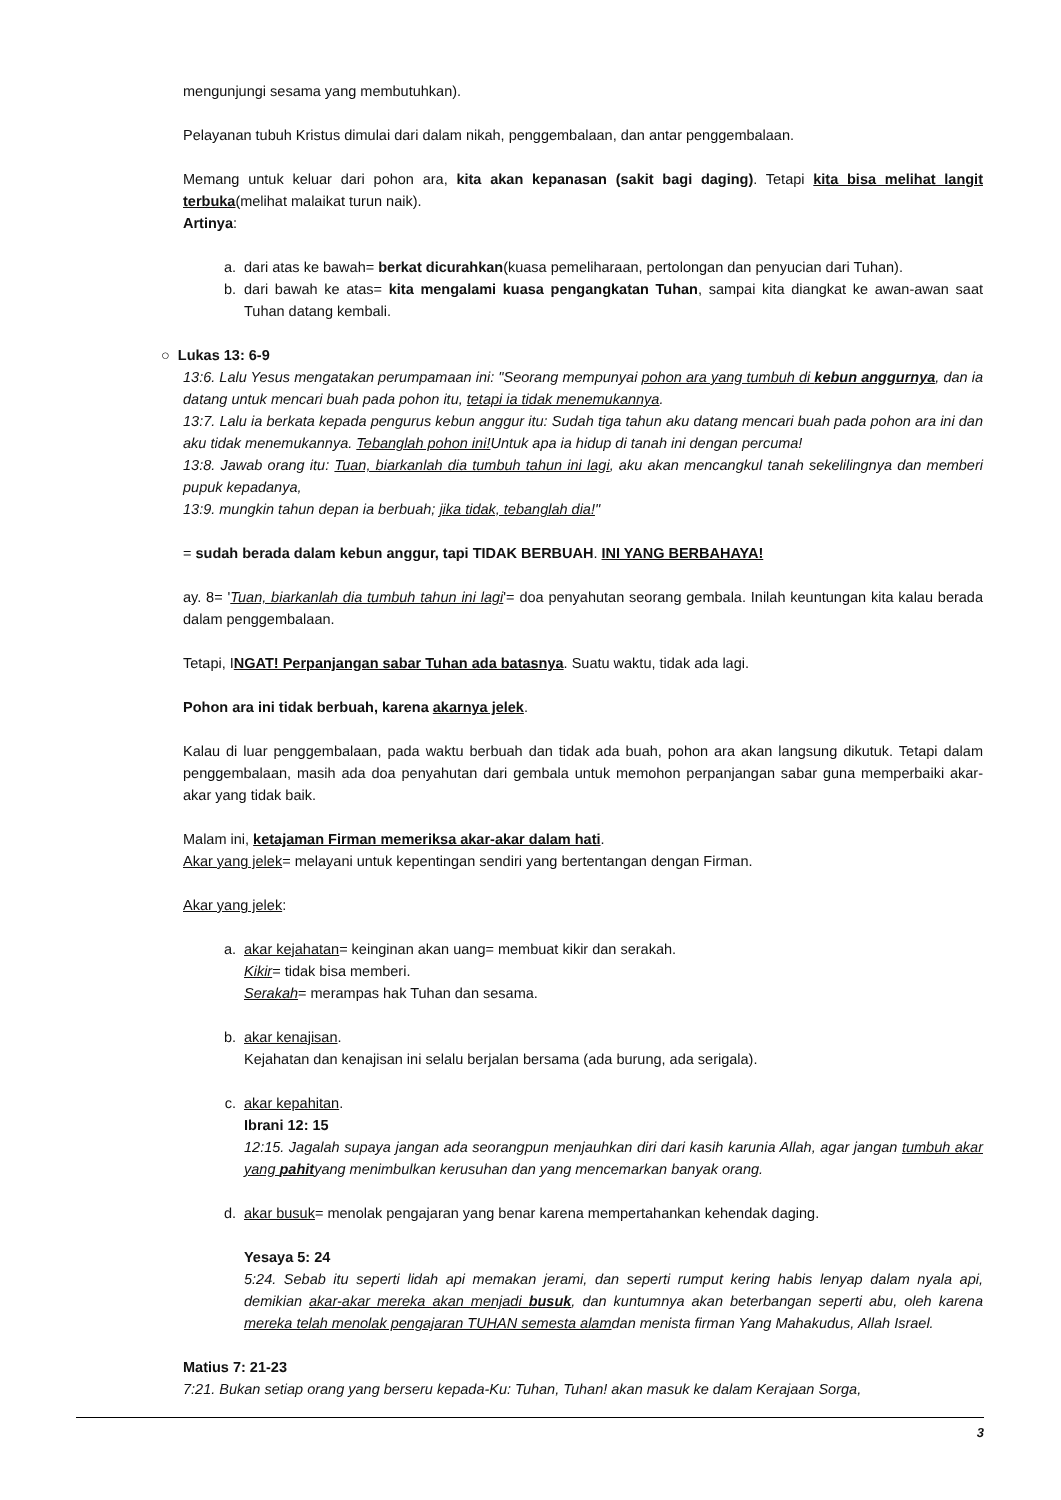mengunjungi sesama yang membutuhkan).
Pelayanan tubuh Kristus dimulai dari dalam nikah, penggembalaan, dan antar penggembalaan.
Memang untuk keluar dari pohon ara, kita akan kepanasan (sakit bagi daging). Tetapi kita bisa melihat langit terbuka(melihat malaikat turun naik).
Artinya:
a. dari atas ke bawah= berkat dicurahkan(kuasa pemeliharaan, pertolongan dan penyucian dari Tuhan).
b. dari bawah ke atas= kita mengalami kuasa pengangkatan Tuhan, sampai kita diangkat ke awan-awan saat Tuhan datang kembali.
○ Lukas 13: 6-9
13:6. Lalu Yesus mengatakan perumpamaan ini: "Seorang mempunyai pohon ara yang tumbuh di kebun anggurnya, dan ia datang untuk mencari buah pada pohon itu, tetapi ia tidak menemukannya.
13:7. Lalu ia berkata kepada pengurus kebun anggur itu: Sudah tiga tahun aku datang mencari buah pada pohon ara ini dan aku tidak menemukannya. Tebanglah pohon ini!Untuk apa ia hidup di tanah ini dengan percuma!
13:8. Jawab orang itu: Tuan, biarkanlah dia tumbuh tahun ini lagi, aku akan mencangkul tanah sekelilingnya dan memberi pupuk kepadanya,
13:9. mungkin tahun depan ia berbuah; jika tidak, tebanglah dia!"
= sudah berada dalam kebun anggur, tapi TIDAK BERBUAH. INI YANG BERBAHAYA!
ay. 8= 'Tuan, biarkanlah dia tumbuh tahun ini lagi'= doa penyahutan seorang gembala. Inilah keuntungan kita kalau berada dalam penggembalaan.
Tetapi, INGAT! Perpanjangan sabar Tuhan ada batasnya. Suatu waktu, tidak ada lagi.
Pohon ara ini tidak berbuah, karena akarnya jelek.
Kalau di luar penggembalaan, pada waktu berbuah dan tidak ada buah, pohon ara akan langsung dikutuk. Tetapi dalam penggembalaan, masih ada doa penyahutan dari gembala untuk memohon perpanjangan sabar guna memperbaiki akar-akar yang tidak baik.
Malam ini, ketajaman Firman memeriksa akar-akar dalam hati.
Akar yang jelek= melayani untuk kepentingan sendiri yang bertentangan dengan Firman.
Akar yang jelek:
a. akar kejahatan= keinginan akan uang= membuat kikir dan serakah.
Kikir= tidak bisa memberi.
Serakah= merampas hak Tuhan dan sesama.
b. akar kenajisan.
Kejahatan dan kenajisan ini selalu berjalan bersama (ada burung, ada serigala).
c. akar kepahitan.
Ibrani 12: 15
12:15. Jagalah supaya jangan ada seorangpun menjauhkan diri dari kasih karunia Allah, agar jangan tumbuh akar yang pahityang menimbulkan kerusuhan dan yang mencemarkan banyak orang.
d. akar busuk= menolak pengajaran yang benar karena mempertahankan kehendak daging.
Yesaya 5: 24
5:24. Sebab itu seperti lidah api memakan jerami, dan seperti rumput kering habis lenyap dalam nyala api, demikian akar-akar mereka akan menjadi busuk, dan kuntumnya akan beterbangan seperti abu, oleh karena mereka telah menolak pengajaran TUHAN semesta alamdan menista firman Yang Mahakudus, Allah Israel.
Matius 7: 21-23
7:21. Bukan setiap orang yang berseru kepada-Ku: Tuhan, Tuhan! akan masuk ke dalam Kerajaan Sorga,
3